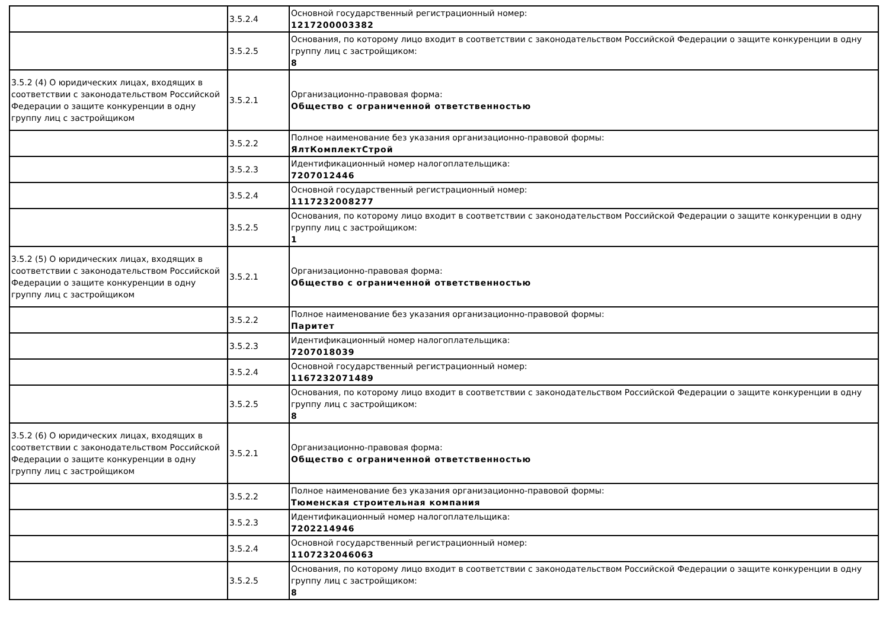| | 3.5.2.4 | Основной государственный регистрационный номер: 1217200003382 |
| | 3.5.2.5 | Основания, по которому лицо входит в соответствии с законодательством Российской Федерации о защите конкуренции в одну группу лиц с застройщиком: 8 |
| 3.5.2 (4) О юридических лицах, входящих в соответствии с законодательством Российской Федерации о защите конкуренции в одну группу лиц с застройщиком | 3.5.2.1 | Организационно-правовая форма: Общество с ограниченной ответственностью |
| | 3.5.2.2 | Полное наименование без указания организационно-правовой формы: ЯлтКомплектСтрой |
| | 3.5.2.3 | Идентификационный номер налогоплательщика: 7207012446 |
| | 3.5.2.4 | Основной государственный регистрационный номер: 1117232008277 |
| | 3.5.2.5 | Основания, по которому лицо входит в соответствии с законодательством Российской Федерации о защите конкуренции в одну группу лиц с застройщиком: 1 |
| 3.5.2 (5) О юридических лицах, входящих в соответствии с законодательством Российской Федерации о защите конкуренции в одну группу лиц с застройщиком | 3.5.2.1 | Организационно-правовая форма: Общество с ограниченной ответственностью |
| | 3.5.2.2 | Полное наименование без указания организационно-правовой формы: Паритет |
| | 3.5.2.3 | Идентификационный номер налогоплательщика: 7207018039 |
| | 3.5.2.4 | Основной государственный регистрационный номер: 1167232071489 |
| | 3.5.2.5 | Основания, по которому лицо входит в соответствии с законодательством Российской Федерации о защите конкуренции в одну группу лиц с застройщиком: 8 |
| 3.5.2 (6) О юридических лицах, входящих в соответствии с законодательством Российской Федерации о защите конкуренции в одну группу лиц с застройщиком | 3.5.2.1 | Организационно-правовая форма: Общество с ограниченной ответственностью |
| | 3.5.2.2 | Полное наименование без указания организационно-правовой формы: Тюменская строительная компания |
| | 3.5.2.3 | Идентификационный номер налогоплательщика: 7202214946 |
| | 3.5.2.4 | Основной государственный регистрационный номер: 1107232046063 |
| | 3.5.2.5 | Основания, по которому лицо входит в соответствии с законодательством Российской Федерации о защите конкуренции в одну группу лиц с застройщиком: 8 |